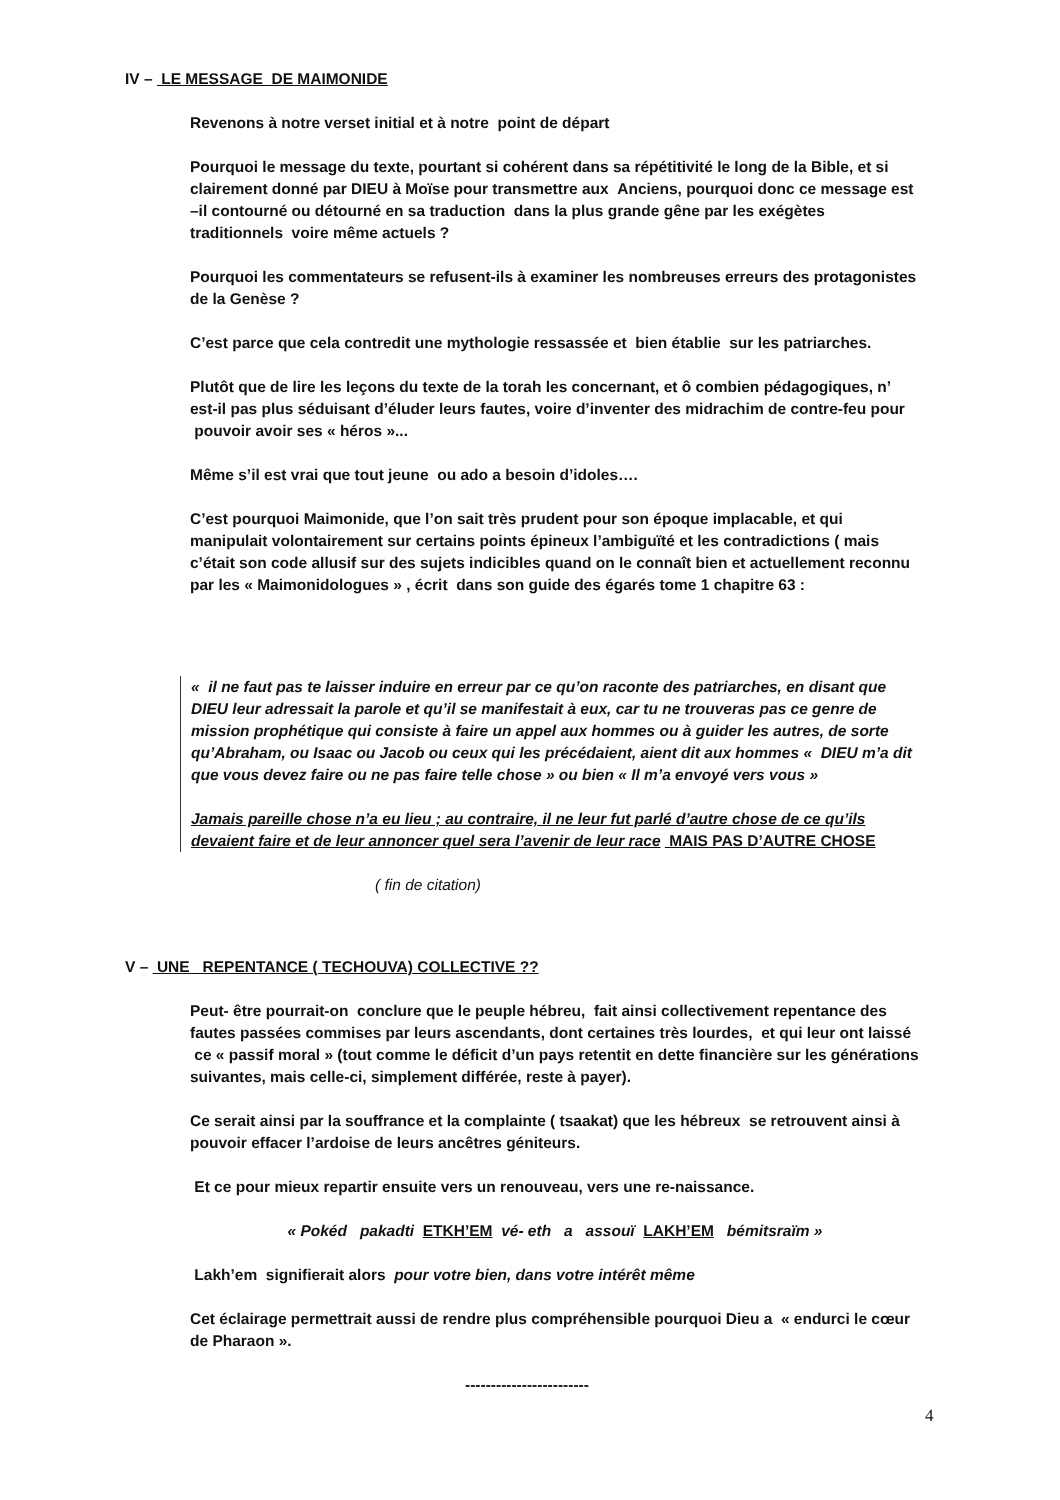IV – LE MESSAGE DE MAIMONIDE
Revenons à notre verset initial et à notre point de départ
Pourquoi le message du texte, pourtant si cohérent dans sa répétitivité le long de la Bible, et si clairement donné par DIEU à Moïse pour transmettre aux Anciens, pourquoi donc ce message est –il contourné ou détourné en sa traduction dans la plus grande gêne par les exégètes traditionnels voire même actuels ?
Pourquoi les commentateurs se refusent-ils à examiner les nombreuses erreurs des protagonistes de la Genèse ?
C’est parce que cela contredit une mythologie ressassée et bien établie sur les patriarches.
Plutôt que de lire les leçons du texte de la torah les concernant, et ô combien pédagogiques, n’ est-il pas plus séduisant d’éluder leurs fautes, voire d’inventer des midrachim de contre-feu pour pouvoir avoir ses « héros »...
Même s’il est vrai que tout jeune ou ado a besoin d’idoles….
C’est pourquoi Maimonide, que l’on sait très prudent pour son époque implacable, et qui manipulait volontairement sur certains points épineux l’ambiguïté et les contradictions ( mais c’était son code allusif sur des sujets indicibles quand on le connaît bien et actuellement reconnu par les « Maimonidologues » , écrit dans son guide des égarés tome 1 chapitre 63 :
« il ne faut pas te laisser induire en erreur par ce qu’on raconte des patriarches, en disant que DIEU leur adressait la parole et qu’il se manifestait à eux, car tu ne trouveras pas ce genre de mission prophétique qui consiste à faire un appel aux hommes ou à guider les autres, de sorte qu’Abraham, ou Isaac ou Jacob ou ceux qui les précédaient, aient dit aux hommes « DIEU m’a dit que vous devez faire ou ne pas faire telle chose » ou bien « Il m’a envoyé vers vous »
Jamais pareille chose n’a eu lieu ; au contraire, il ne leur fut parlé d’autre chose de ce qu’ils devaient faire et de leur annoncer quel sera l’avenir de leur race MAIS PAS D’AUTRE CHOSE
( fin de citation)
V – UNE REPENTANCE ( TECHOUVA) COLLECTIVE ??
Peut- être pourrait-on conclure que le peuple hébreu, fait ainsi collectivement repentance des fautes passées commises par leurs ascendants, dont certaines très lourdes, et qui leur ont laissé ce « passif moral » (tout comme le déficit d’un pays retentit en dette financière sur les générations suivantes, mais celle-ci, simplement différée, reste à payer).
Ce serait ainsi par la souffrance et la complainte ( tsaakat) que les hébreux se retrouvent ainsi à pouvoir effacer l’ardoise de leurs ancêtres géniteurs.
Et ce pour mieux repartir ensuite vers un renouveau, vers une re-naissance.
« Pokéd pakadti ETKH’EM vé- eth a assouï LAKH’EM bémitsraïm »
Lakh’em signifierait alors pour votre bien, dans votre intérêt même
Cet éclairage permettrait aussi de rendre plus compréhensible pourquoi Dieu a « endurci le cœur de Pharaon ».
------------------------
4